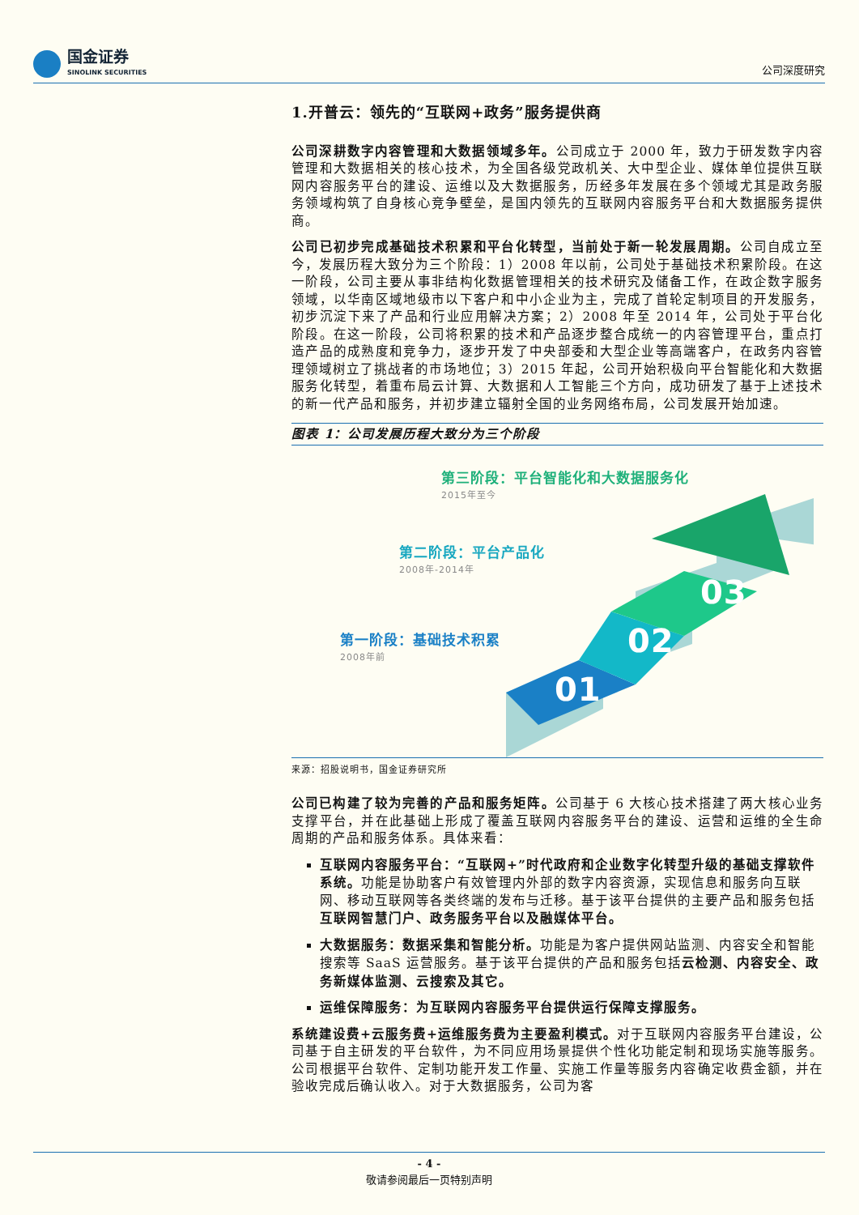国金证券
SINOLINK SECURITIES
公司深度研究
1.开普云：领先的“互联网+政务”服务提供商
公司深耕数字内容管理和大数据领域多年。公司成立于 2000 年，致力于研发数字内容管理和大数据相关的核心技术，为全国各级党政机关、大中型企业、媒体单位提供互联网内容服务平台的建设、运维以及大数据服务，历经多年发展在多个领域尤其是政务服务领域构筑了自身核心竞争壁垒，是国内领先的互联网内容服务平台和大数据服务提供商。
公司已初步完成基础技术积累和平台化转型，当前处于新一轮发展周期。公司自成立至今，发展历程大致分为三个阶段：1）2008 年以前，公司处于基础技术积累阶段。在这一阶段，公司主要从事非结构化数据管理相关的技术研究及储备工作，在政企数字服务领域，以华南区域地级市以下客户和中小企业为主，完成了首轮定制项目的开发服务，初步沉淀下来了产品和行业应用解决方案；2）2008 年至 2014 年，公司处于平台化阶段。在这一阶段，公司将积累的技术和产品逐步整合成统一的内容管理平台，重点打造产品的成熟度和竞争力，逐步开发了中央部委和大型企业等高端客户，在政务内容管理领域树立了挑战者的市场地位；3）2015 年起，公司开始积极向平台智能化和大数据服务化转型，着重布局云计算、大数据和人工智能三个方向，成功研发了基于上述技术的新一代产品和服务，并初步建立辐射全国的业务网络布局，公司发展开始加速。
图表 1：公司发展历程大致分为三个阶段
第三阶段：平台智能化和大数据服务化
2015年至今
第二阶段：平台产品化
2008年-2014年
第一阶段：基础技术积累
2008年前
01
02
03
来源：招股说明书，国金证券研究所
公司已构建了较为完善的产品和服务矩阵。公司基于 6 大核心技术搭建了两大核心业务支撑平台，并在此基础上形成了覆盖互联网内容服务平台的建设、运营和运维的全生命周期的产品和服务体系。具体来看：
互联网内容服务平台：“互联网+”时代政府和企业数字化转型升级的基础支撑软件系统。功能是协助客户有效管理内外部的数字内容资源，实现信息和服务向互联网、移动互联网等各类终端的发布与迁移。基于该平台提供的主要产品和服务包括互联网智慧门户、政务服务平台以及融媒体平台。
大数据服务：数据采集和智能分析。功能是为客户提供网站监测、内容安全和智能搜索等 SaaS 运营服务。基于该平台提供的产品和服务包括云检测、内容安全、政务新媒体监测、云搜索及其它。
运维保障服务：为互联网内容服务平台提供运行保障支撑服务。
系统建设费+云服务费+运维服务费为主要盈利模式。对于互联网内容服务平台建设，公司基于自主研发的平台软件，为不同应用场景提供个性化功能定制和现场实施等服务。公司根据平台软件、定制功能开发工作量、实施工作量等服务内容确定收费金额，并在验收完成后确认收入。对于大数据服务，公司为客
- 4 -
敬请参阅最后一页特别声明